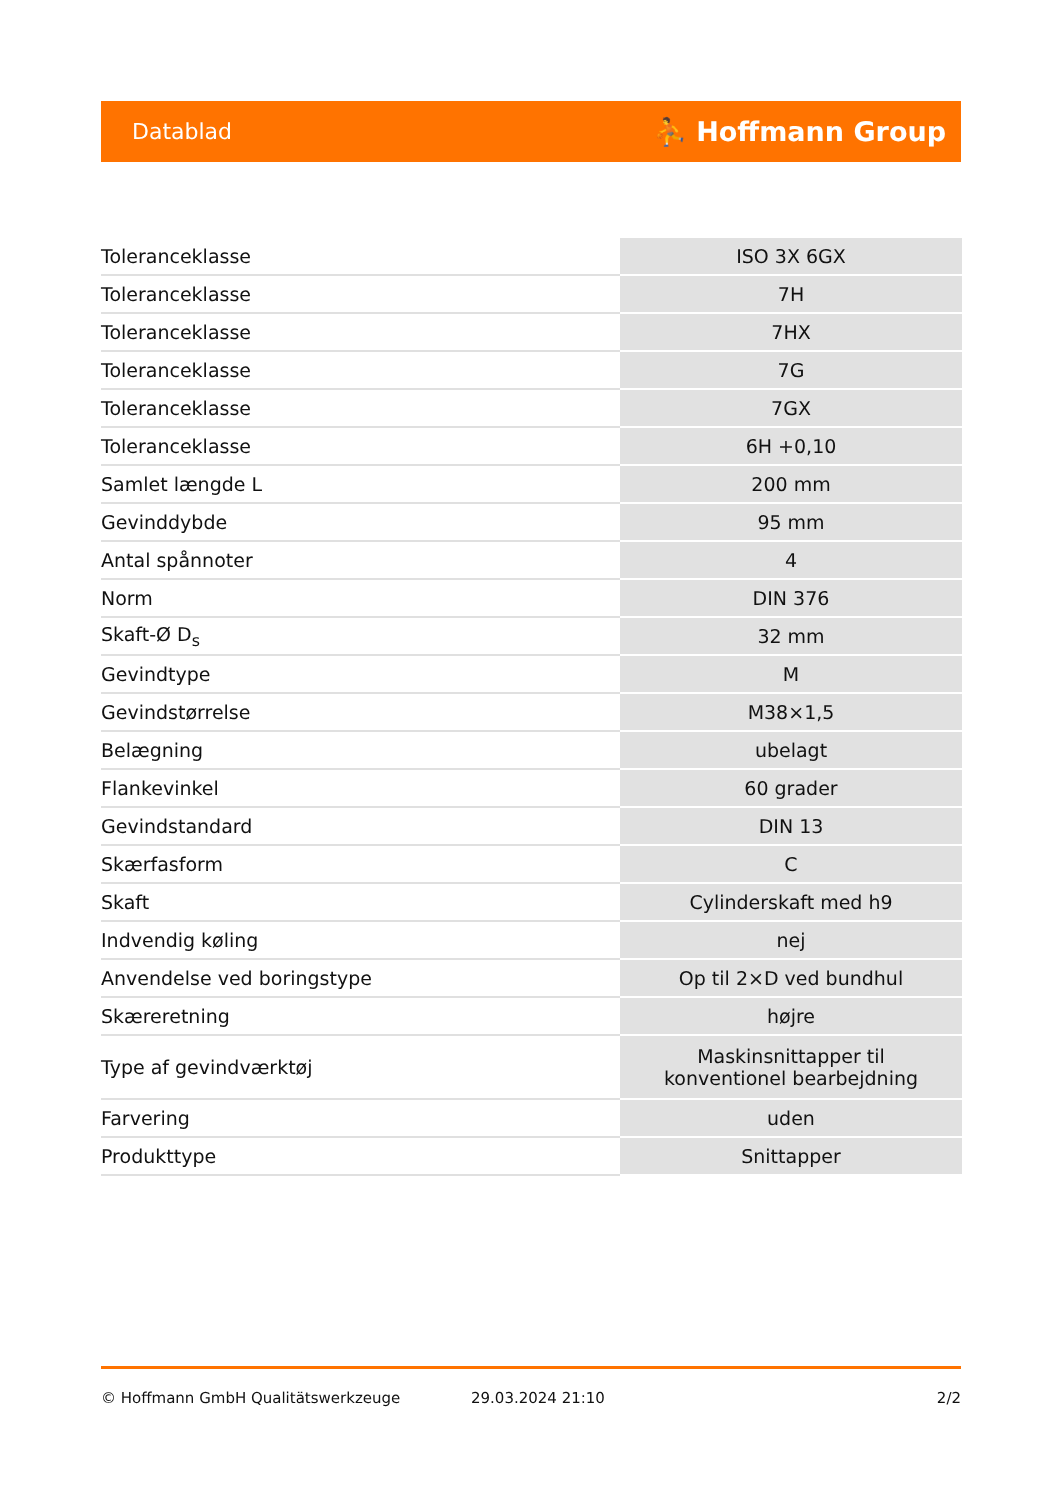Datablad ⛹ Hoffmann Group
| Toleranceklasse | ISO 3X 6GX |
| Toleranceklasse | 7H |
| Toleranceklasse | 7HX |
| Toleranceklasse | 7G |
| Toleranceklasse | 7GX |
| Toleranceklasse | 6H +0,10 |
| Samlet længde L | 200 mm |
| Gevinddybde | 95 mm |
| Antal spånnoter | 4 |
| Norm | DIN 376 |
| Skaft-Ø D<sub>s</sub> | 32 mm |
| Gevindtype | M |
| Gevindstørrelse | M38×1,5 |
| Belægning | ubelagt |
| Flankevinkel | 60 grader |
| Gevindstandard | DIN 13 |
| Skærfasform | C |
| Skaft | Cylinderskaft med h9 |
| Indvendig køling | nej |
| Anvendelse ved boringstype | Op til 2×D ved bundhul |
| Skæreretning | højre |
| Type af gevindværktøj | Maskinsnittapper til konventionel bearbejdning |
| Farvering | uden |
| Produkttype | Snittapper |
© Hoffmann GmbH Qualitätswerkzeuge 29.03.2024 21:10 2/2